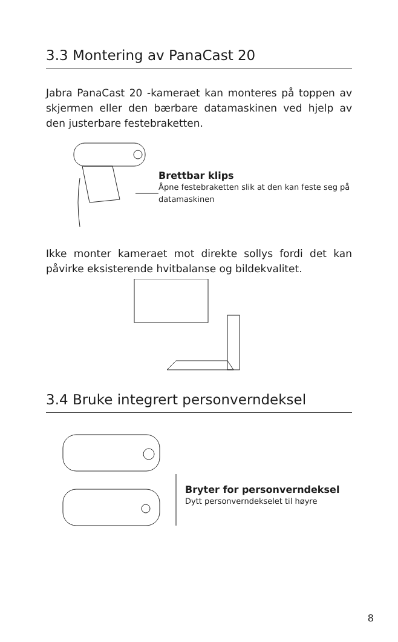3.3 Montering av PanaCast 20
Jabra PanaCast 20 -kameraet kan monteres på toppen av skjermen eller den bærbare datamaskinen ved hjelp av den justerbare festebraketten.
Brettbar klips
Åpne festebraketten slik at den kan feste seg på datamaskinen
Ikke monter kameraet mot direkte sollys fordi det kan påvirke eksisterende hvitbalanse og bildekvalitet.
3.4 Bruke integrert personverndeksel
Bryter for personverndeksel
Dytt personverndekselet til høyre
8